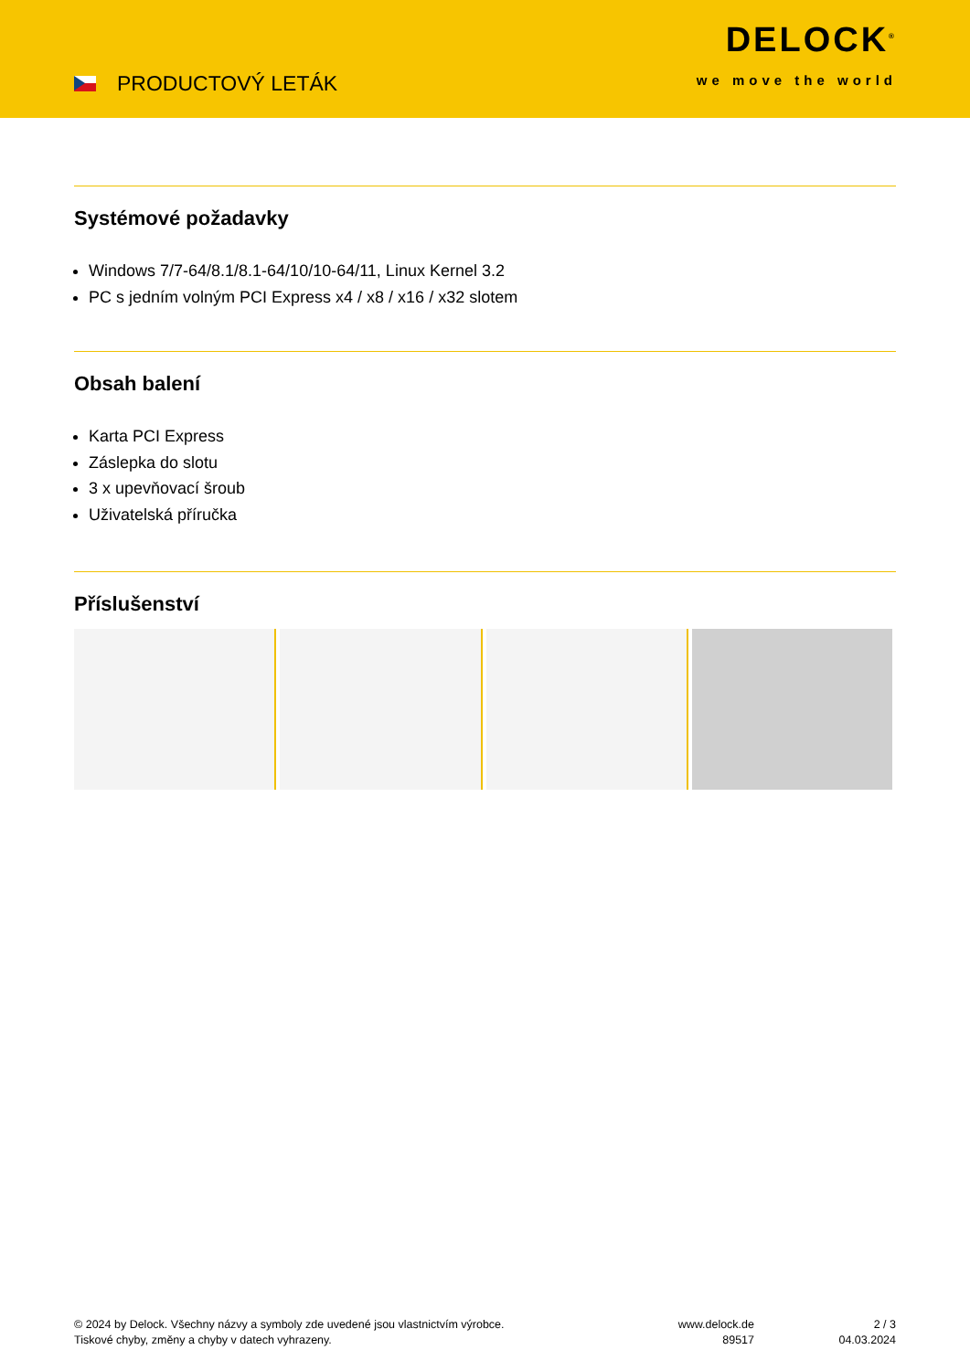PRODUCTOVÝ LETÁK
DELOCK<sup>®</sup>
we move the world
Systémové požadavky
Windows 7/7-64/8.1/8.1-64/10/10-64/11, Linux Kernel 3.2
PC s jedním volným PCI Express x4 / x8 / x16 / x32 slotem
Obsah balení
Karta PCI Express
Záslepka do slotu
3 x upevňovací šroub
Uživatelská příručka
Příslušenství
© 2024 by Delock. Všechny názvy a symboly zde uvedené jsou vlastnictvím výrobce.
Tiskové chyby, změny a chyby v datech vyhrazeny.
www.delock.de
89517
2 / 3
04.03.2024